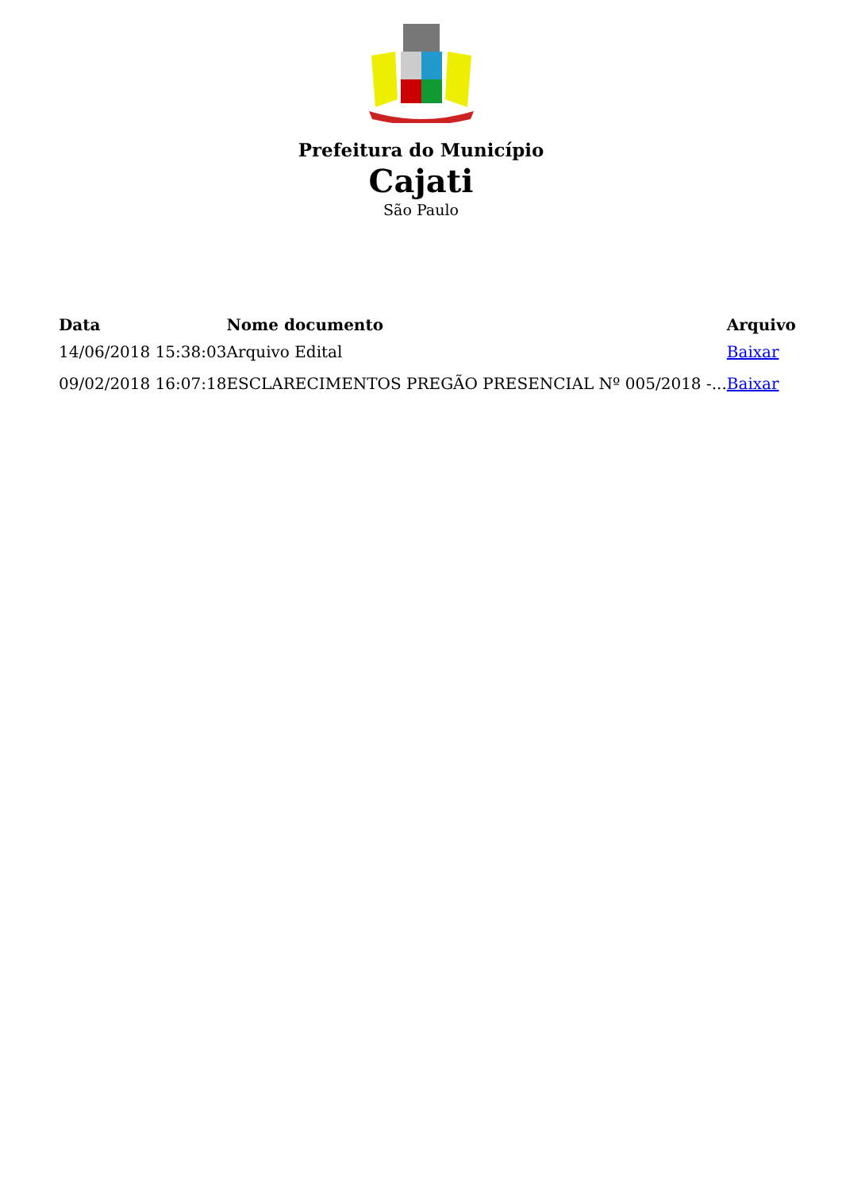Prefeitura do Município
Cajati
São Paulo
| Data | Nome documento | Arquivo |
| --- | --- | --- |
| 14/06/2018 15:38:03 | Arquivo Edital | Baixar |
| 09/02/2018 16:07:18 | ESCLARECIMENTOS PREGÃO PRESENCIAL Nº 005/2018 -... | Baixar |